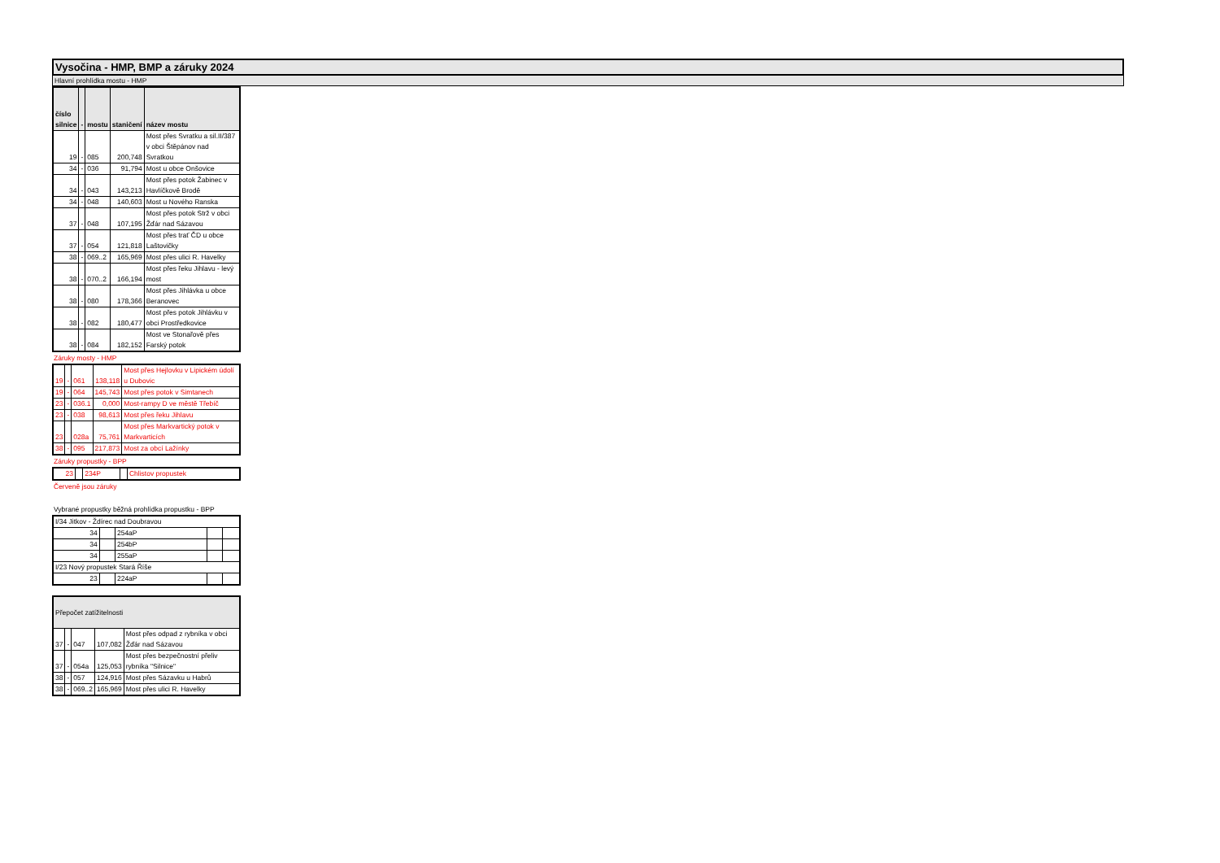Vysočina - HMP, BMP a záruky 2024
Hlavní prohlídka mostu - HMP
| číslo silnice | - | mostu | staničení | název mostu |
| --- | --- | --- | --- | --- |
| 19 | - | 085 | 200,748 | Most přes Svratku a sil.II/387 v obci Štěpánov nad Svratkou |
| 34 | - | 036 | 91,794 | Most u obce Onšovice |
| 34 | - | 043 | 143,213 | Most přes potok Žabinec v Havlíčkově Brodě |
| 34 | - | 048 | 140,603 | Most u Nového Ranska |
| 37 | - | 048 | 107,195 | Most přes potok Strž v obci Žďár nad Sázavou |
| 37 | - | 054 | 121,818 | Most přes trať ČD u obce Laštovičky |
| 38 | - | 069..2 | 165,969 | Most přes ulici R. Havelky |
| 38 | - | 070..2 | 166,194 | Most přes řeku Jihlavu - levý most |
| 38 | - | 080 | 178,366 | Most přes Jihlávka u obce Beranovec |
| 38 | - | 082 | 180,477 | Most přes potok Jihlávku v obci Prostředkovice |
| 38 | - | 084 | 182,152 | Most ve Stonařově přes Farský potok |
Záruky mosty - HMP
| 19 | - | 061 | 138,118 | Most přes Hejlovku v Lipickém údolí u Dubovic |
| 19 | - | 064 | 145,743 | Most přes potok v Simtanech |
| 23 | - | 036.1 | 0,000 | Most-rampy D ve městě Třebíč |
| 23 | - | 038 | 98,613 | Most přes řeku Jihlavu |
| 23 | | 028a | 75,761 | Most přes Markvartický potok v Markvarticích |
| 38 | - | 095 | 217,873 | Most za obcí Lažínky |
Záruky propustky - BPP
| 23 | | 234P | | Chlistov propustek |
Červeně jsou záruky
Vybrané propustky běžná prohlídka propustku - BPP
| I/34 Jitkov - Ždírec nad Doubravou | | | | |
| 34 | | 254aP | | |
| 34 | | 254bP | | |
| 34 | | 255aP | | |
| I/23 Nový propustek Stará Říše | | | | |
| 23 | | 224aP | | |
| Přepočet zatížitelnosti | | | | |
| --- | --- | --- | --- | --- |
| 37 | - | 047 | 107,082 | Most přes odpad z rybníka v obci Žďár nad Sázavou |
| 37 | - | 054a | 125,053 | Most přes bezpečnostní přeliv rybníka "Silnice" |
| 38 | - | 057 | 124,916 | Most přes Sázavku u Habrů |
| 38 | - | 069..2 | 165,969 | Most přes ulici R. Havelky |